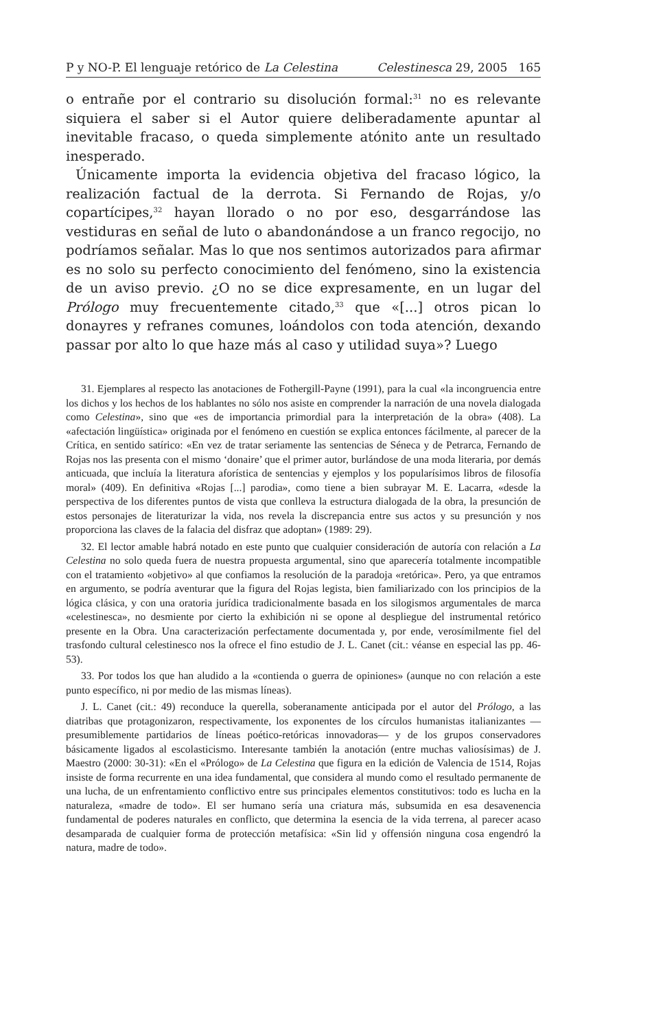P y NO-P. El lenguaje retórico de La Celestina Celestinesca 29, 2005 165
o entrañe por el contrario su disolución formal:<sup>31</sup> no es relevante siquiera el saber si el Autor quiere deliberadamente apuntar al inevitable fracaso, o queda simplemente atónito ante un resultado inesperado.
Únicamente importa la evidencia objetiva del fracaso lógico, la realización factual de la derrota. Si Fernando de Rojas, y/o copartícipes,<sup>32</sup> hayan llorado o no por eso, desgarrándose las vestiduras en señal de luto o abandonándose a un franco regocijo, no podríamos señalar. Mas lo que nos sentimos autorizados para afirmar es no solo su perfecto conocimiento del fenómeno, sino la existencia de un aviso previo. ¿O no se dice expresamente, en un lugar del Prólogo muy frecuentemente citado,<sup>33</sup> que «[...] otros pican lo donayres y refranes comunes, loándolos con toda atención, dexando passar por alto lo que haze más al caso y utilidad suya»? Luego
31. Ejemplares al respecto las anotaciones de Fothergill-Payne (1991), para la cual «la incongruencia entre los dichos y los hechos de los hablantes no sólo nos asiste en comprender la narración de una novela dialogada como Celestina», sino que «es de importancia primordial para la interpretación de la obra» (408). La «afectación lingüística» originada por el fenómeno en cuestión se explica entonces fácilmente, al parecer de la Crítica, en sentido satírico: «En vez de tratar seriamente las sentencias de Séneca y de Petrarca, Fernando de Rojas nos las presenta con el mismo ‘donaire’ que el primer autor, burlándose de una moda literaria, por demás anticuada, que incluía la literatura aforística de sentencias y ejemplos y los popularísimos libros de filosofía moral» (409). En definitiva «Rojas [...] parodia», como tiene a bien subrayar M. E. Lacarra, «desde la perspectiva de los diferentes puntos de vista que conlleva la estructura dialogada de la obra, la presunción de estos personajes de literaturizar la vida, nos revela la discrepancia entre sus actos y su presunción y nos proporciona las claves de la falacia del disfraz que adoptan» (1989: 29).
32. El lector amable habrá notado en este punto que cualquier consideración de autoría con relación a La Celestina no solo queda fuera de nuestra propuesta argumental, sino que aparecería totalmente incompatible con el tratamiento «objetivo» al que confiamos la resolución de la paradoja «retórica». Pero, ya que entramos en argumento, se podría aventurar que la figura del Rojas legista, bien familiarizado con los principios de la lógica clásica, y con una oratoria jurídica tradicionalmente basada en los silogismos argumentales de marca «celestinesca», no desmiente por cierto la exhibición ni se opone al despliegue del instrumental retórico presente en la Obra. Una caracterización perfectamente documentada y, por ende, verosímilmente fiel del trasfondo cultural celestinesco nos la ofrece el fino estudio de J. L. Canet (cit.: véanse en especial las pp. 46-53).
33. Por todos los que han aludido a la «contienda o guerra de opiniones» (aunque no con relación a este punto específico, ni por medio de las mismas líneas).
J. L. Canet (cit.: 49) reconduce la querella, soberanamente anticipada por el autor del Prólogo, a las diatribas que protagonizaron, respectivamente, los exponentes de los círculos humanistas italianizantes —presumiblemente partidarios de líneas poético-retóricas innovadoras— y de los grupos conservadores básicamente ligados al escolasticismo. Interesante también la anotación (entre muchas valiosísimas) de J. Maestro (2000: 30-31): «En el «Prólogo» de La Celestina que figura en la edición de Valencia de 1514, Rojas insiste de forma recurrente en una idea fundamental, que considera al mundo como el resultado permanente de una lucha, de un enfrentamiento conflictivo entre sus principales elementos constitutivos: todo es lucha en la naturaleza, «madre de todo». El ser humano sería una criatura más, subsumida en esa desavenencia fundamental de poderes naturales en conflicto, que determina la esencia de la vida terrena, al parecer acaso desamparada de cualquier forma de protección metafísica: «Sin lid y offensión ninguna cosa engendró la natura, madre de todo».